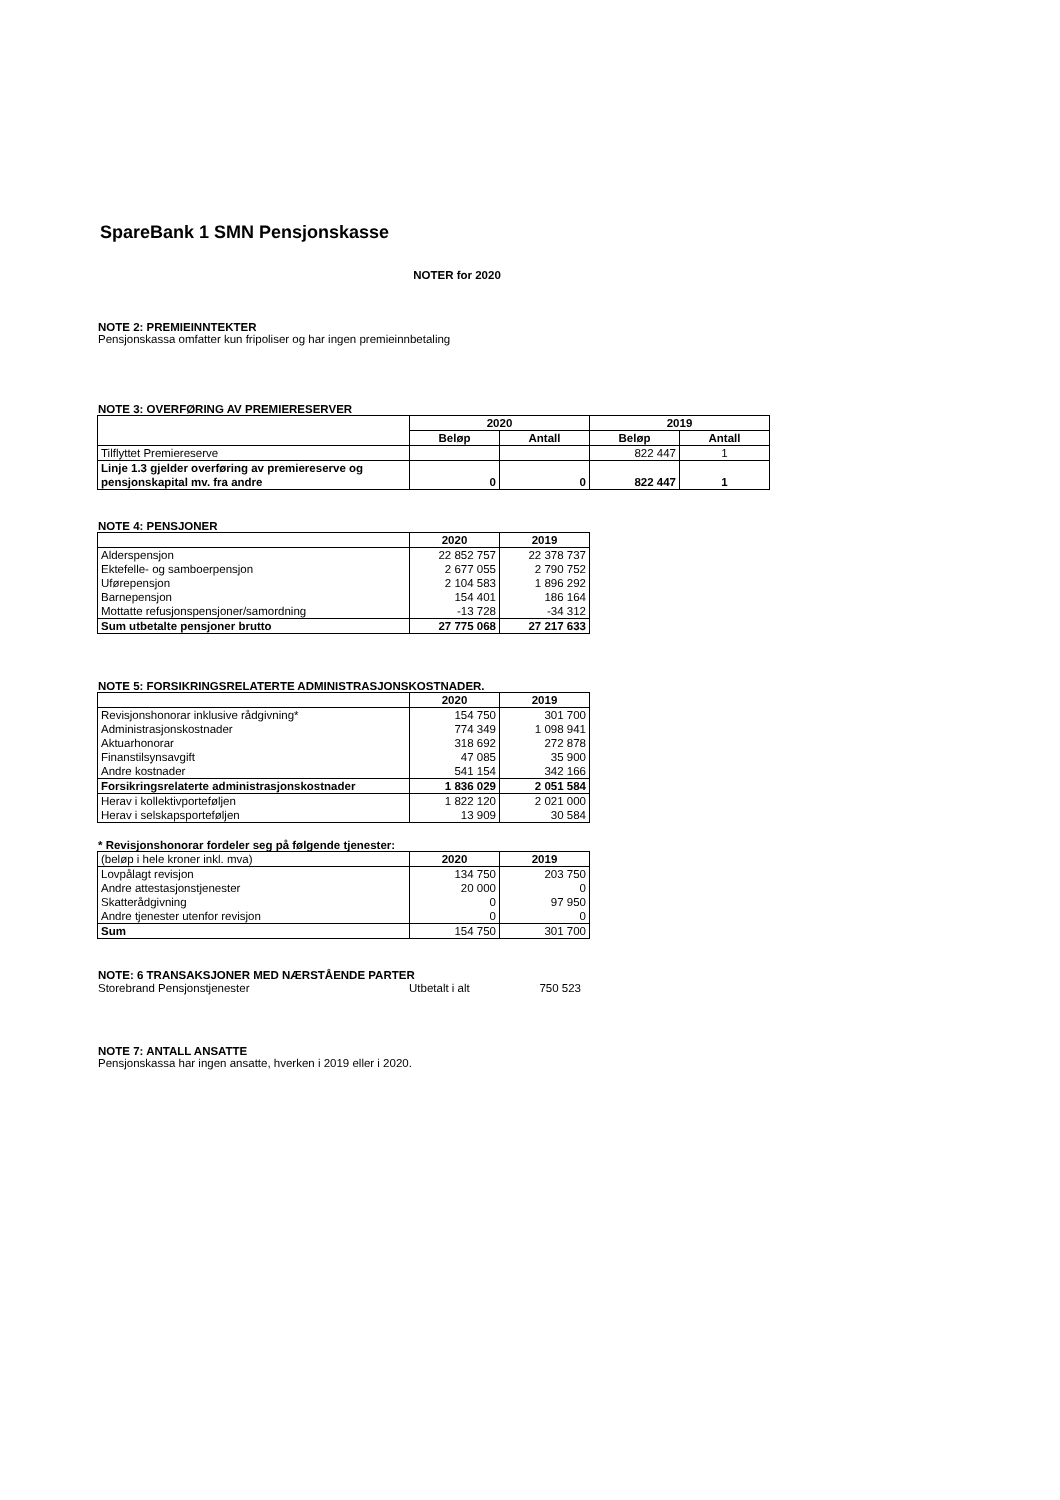SpareBank 1 SMN Pensjonskasse
NOTER for 2020
NOTE 2: PREMIEINNTEKTER
Pensjonskassa omfatter kun fripoliser og har ingen premieinnbetaling
NOTE 3: OVERFØRING AV PREMIERESERVER
| | 2020 | | 2019 | |
| | Beløp | Antall | Beløp | Antall |
| Tilflyttet Premiereserve | | | 822 447 | 1 |
| Linje 1.3 gjelder overføring av premiereserve og pensjonskapital mv. fra andre | 0 | 0 | 822 447 | 1 |
NOTE 4: PENSJONER
| | 2020 | 2019 |
| Alderspensjon Ektefelle- og samboerpensjon Uførepensjon Barnepensjon Mottatte refusjonspensjoner/samordning | 22 852 757 2 677 055 2 104 583 154 401 -13 728 | 22 378 737 2 790 752 1 896 292 186 164 -34 312 |
| Sum utbetalte pensjoner brutto | 27 775 068 | 27 217 633 |
NOTE 5: FORSIKRINGSRELATERTE ADMINISTRASJONSKOSTNADER.
| | 2020 | 2019 |
| Revisjonshonorar inklusive rådgivning* Administrasjonskostnader Aktuarhonorar Finanstilsynsavgift Andre kostnader | 154 750 774 349 318 692 47 085 541 154 | 301 700 1 098 941 272 878 35 900 342 166 |
| Forsikringsrelaterte administrasjonskostnader | 1 836 029 | 2 051 584 |
| Herav i kollektivporteføljen Herav i selskapsporteføljen | 1 822 120 13 909 | 2 021 000 30 584 |
* Revisjonshonorar fordeler seg på følgende tjenester:
| (beløp i hele kroner inkl. mva) | 2020 | 2019 |
| Lovpålagt revisjon Andre attestasjonstjenester Skatterådgivning Andre tjenester utenfor revisjon | 134 750 20 000 0 0 | 203 750 0 97 950 0 |
| Sum | 154 750 | 301 700 |
NOTE: 6 TRANSAKSJONER MED NÆRSTÅENDE PARTER
| Storebrand Pensjonstjenester | Utbetalt i alt | 750 523 |
NOTE 7: ANTALL ANSATTE
Pensjonskassa har ingen ansatte, hverken i 2019 eller i 2020.